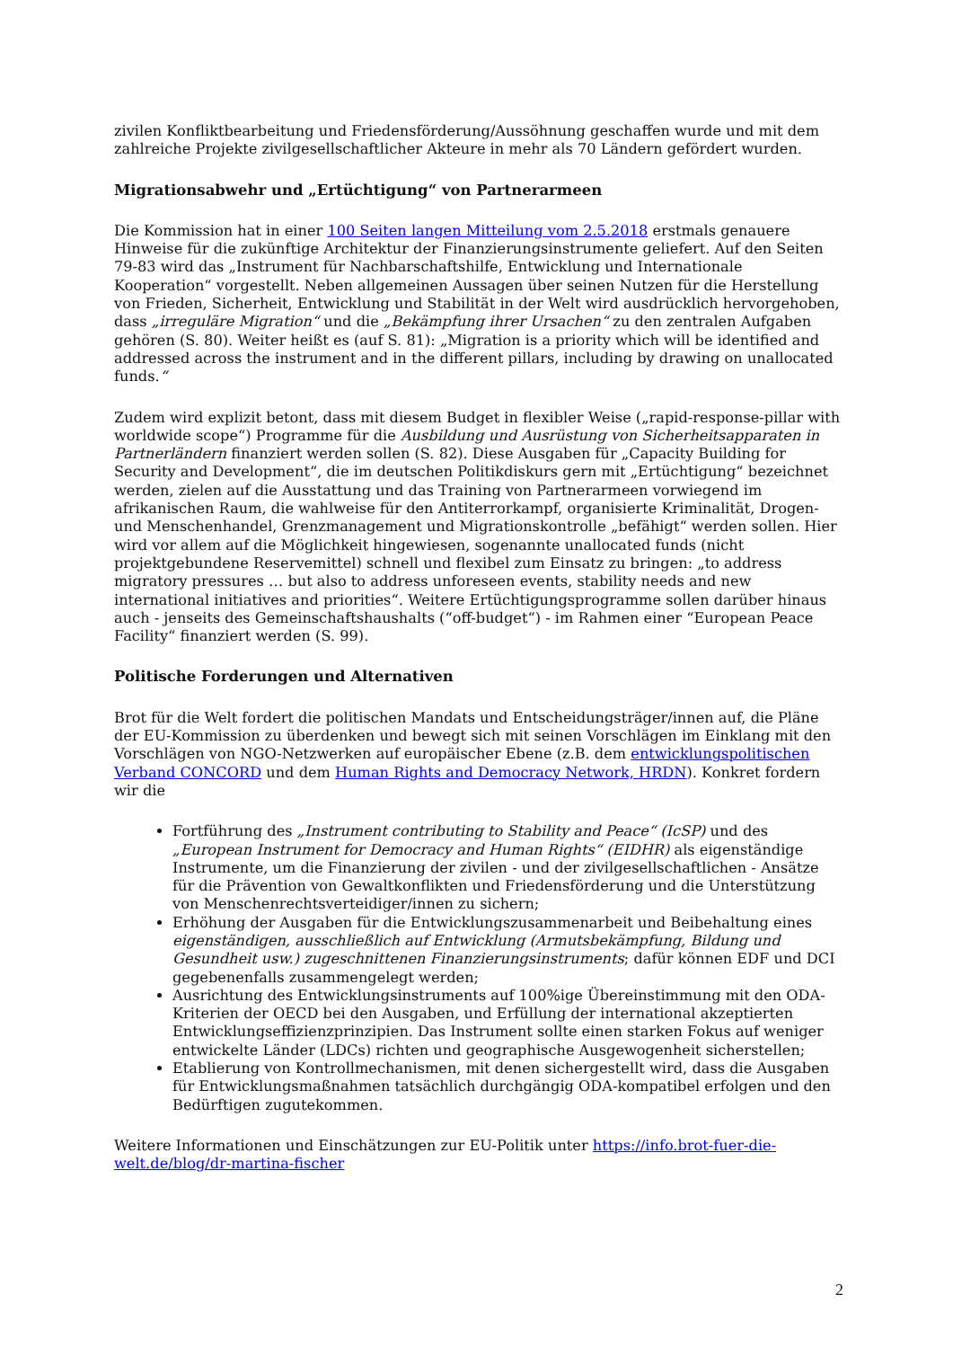zivilen Konfliktbearbeitung und Friedensförderung/Aussöhnung geschaffen wurde und mit dem zahlreiche Projekte zivilgesellschaftlicher Akteure in mehr als 70 Ländern gefördert wurden.
Migrationsabwehr und „Ertüchtigung“ von Partnerarmeen
Die Kommission hat in einer 100 Seiten langen Mitteilung vom 2.5.2018 erstmals genauere Hinweise für die zukünftige Architektur der Finanzierungsinstrumente geliefert. Auf den Seiten 79-83 wird das „Instrument für Nachbarschaftshilfe, Entwicklung und Internationale Kooperation“ vorgestellt. Neben allgemeinen Aussagen über seinen Nutzen für die Herstellung von Frieden, Sicherheit, Entwicklung und Stabilität in der Welt wird ausdrücklich hervorgehoben, dass „irreguläre Migration“ und die „Bekämpfung ihrer Ursachen“ zu den zentralen Aufgaben gehören (S. 80). Weiter heißt es (auf S. 81): „Migration is a priority which will be identified and addressed across the instrument and in the different pillars, including by drawing on unallocated funds.“
Zudem wird explizit betont, dass mit diesem Budget in flexibler Weise („rapid-response-pillar with worldwide scope“) Programme für die Ausbildung und Ausrüstung von Sicherheitsapparaten in Partnerländern finanziert werden sollen (S. 82). Diese Ausgaben für „Capacity Building for Security and Development“, die im deutschen Politikdiskurs gern mit „Ertüchtigung“ bezeichnet werden, zielen auf die Ausstattung und das Training von Partnerarmeen vorwiegend im afrikanischen Raum, die wahlweise für den Antiterrorkampf, organisierte Kriminalität, Drogen- und Menschenhandel, Grenzmanagement und Migrationskontrolle „befähigt“ werden sollen. Hier wird vor allem auf die Möglichkeit hingewiesen, sogenannte unallocated funds (nicht projektgebundene Reservemittel) schnell und flexibel zum Einsatz zu bringen: „to address migratory pressures … but also to address unforeseen events, stability needs and new international initiatives and priorities“. Weitere Ertüchtigungsprogramme sollen darüber hinaus auch - jenseits des Gemeinschaftshaushalts (“off-budget“) - im Rahmen einer “European Peace Facility“ finanziert werden (S. 99).
Politische Forderungen und Alternativen
Brot für die Welt fordert die politischen Mandats und Entscheidungsträger/innen auf, die Pläne der EU-Kommission zu überdenken und bewegt sich mit seinen Vorschlägen im Einklang mit den Vorschlägen von NGO-Netzwerken auf europäischer Ebene (z.B. dem entwicklungspolitischen Verband CONCORD und dem Human Rights and Democracy Network, HRDN). Konkret fordern wir die
Fortführung des „Instrument contributing to Stability and Peace“ (IcSP) und des „European Instrument for Democracy and Human Rights“ (EIDHR) als eigenständige Instrumente, um die Finanzierung der zivilen - und der zivilgesellschaftlichen - Ansätze für die Prävention von Gewaltkonflikten und Friedensförderung und die Unterstützung von Menschenrechtsverteidiger/innen zu sichern;
Erhöhung der Ausgaben für die Entwicklungszusammenarbeit und Beibehaltung eines eigenständigen, ausschließlich auf Entwicklung (Armutsbekämpfung, Bildung und Gesundheit usw.) zugeschnittenen Finanzierungsinstruments; dafür können EDF und DCI gegebenenfalls zusammengelegt werden;
Ausrichtung des Entwicklungsinstruments auf 100%ige Übereinstimmung mit den ODA-Kriterien der OECD bei den Ausgaben, und Erfüllung der international akzeptierten Entwicklungseffizienzprinzipien. Das Instrument sollte einen starken Fokus auf weniger entwickelte Länder (LDCs) richten und geographische Ausgewogenheit sicherstellen;
Etablierung von Kontrollmechanismen, mit denen sichergestellt wird, dass die Ausgaben für Entwicklungsmaßnahmen tatsächlich durchgängig ODA-kompatibel erfolgen und den Bedürftigen zugutekommen.
Weitere Informationen und Einschätzungen zur EU-Politik unter https://info.brot-fuer-die-welt.de/blog/dr-martina-fischer
2